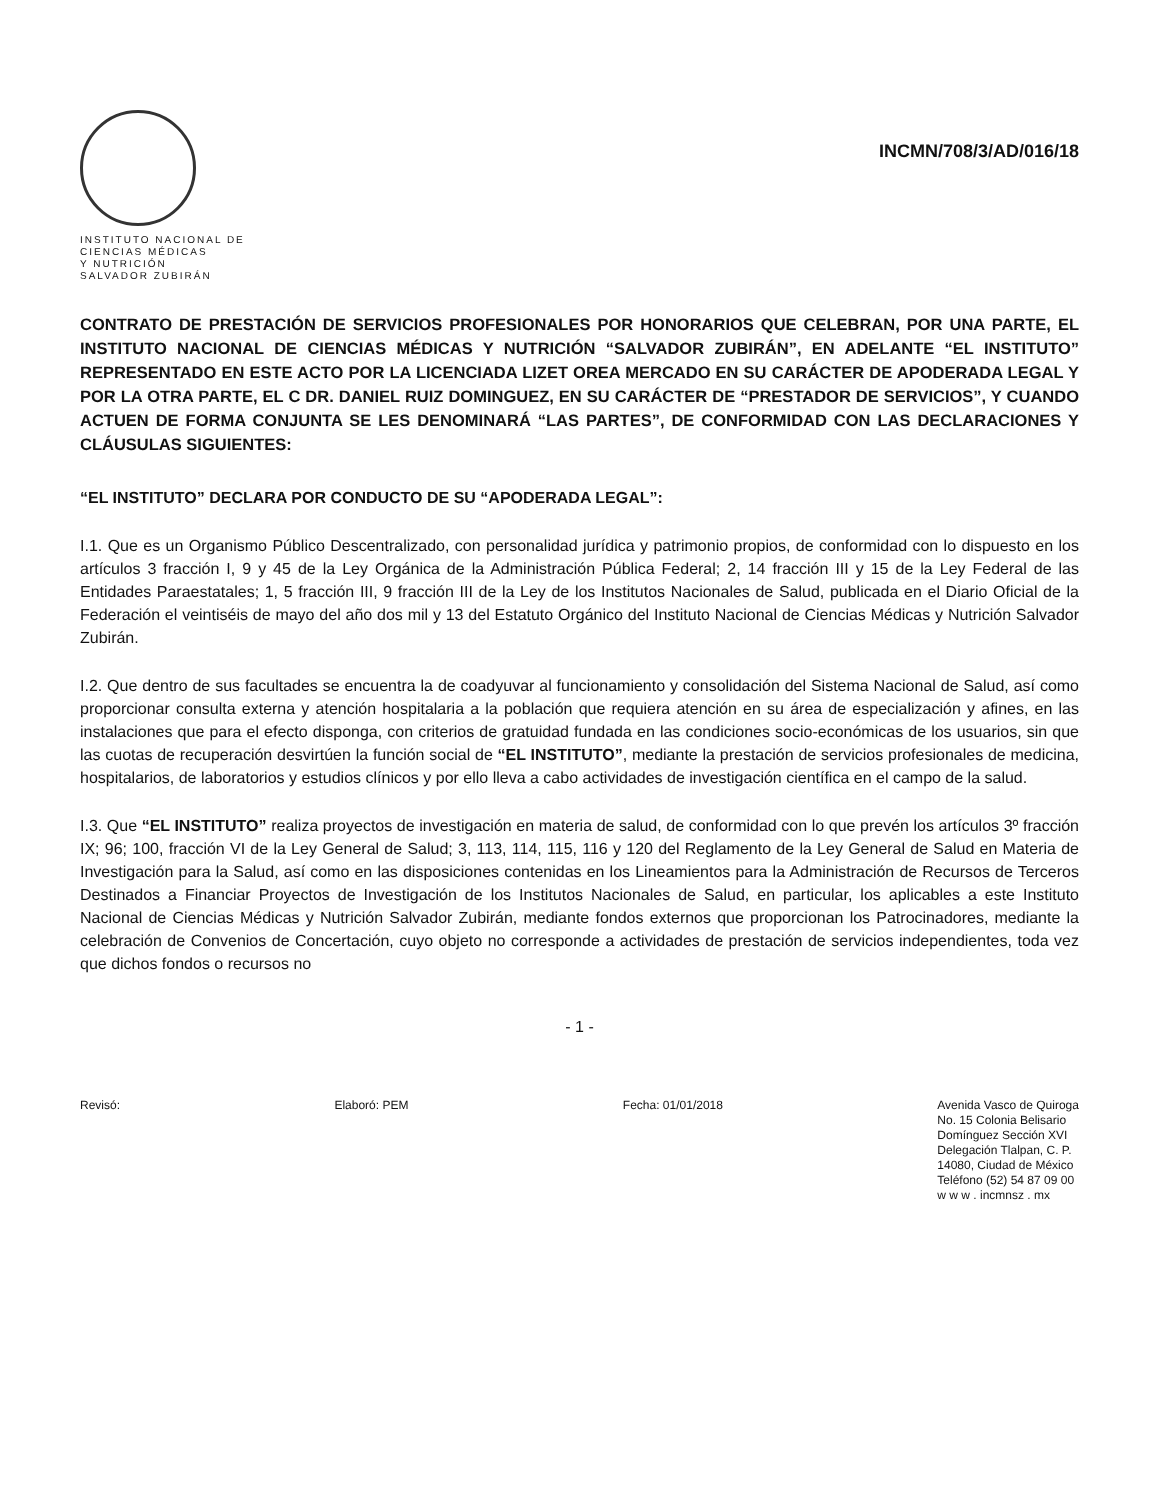INSTITUTO NACIONAL DE
CIENCIAS MÉDICAS
Y NUTRICIÓN
SALVADOR ZUBIRÁN
INCMN/708/3/AD/016/18
CONTRATO DE PRESTACIÓN DE SERVICIOS PROFESIONALES POR HONORARIOS QUE CELEBRAN, POR UNA PARTE, EL INSTITUTO NACIONAL DE CIENCIAS MÉDICAS Y NUTRICIÓN “SALVADOR ZUBIRÁN”, EN ADELANTE “EL INSTITUTO” REPRESENTADO EN ESTE ACTO POR LA LICENCIADA LIZET OREA MERCADO EN SU CARÁCTER DE APODERADA LEGAL Y POR LA OTRA PARTE, EL C DR. DANIEL RUIZ DOMINGUEZ, EN SU CARÁCTER DE “PRESTADOR DE SERVICIOS”, Y CUANDO ACTUEN DE FORMA CONJUNTA SE LES DENOMINARÁ “LAS PARTES”, DE CONFORMIDAD CON LAS DECLARACIONES Y CLÁUSULAS SIGUIENTES:
“EL INSTITUTO” DECLARA POR CONDUCTO DE SU “APODERADA LEGAL”:
I.1. Que es un Organismo Público Descentralizado, con personalidad jurídica y patrimonio propios, de conformidad con lo dispuesto en los artículos 3 fracción I, 9 y 45 de la Ley Orgánica de la Administración Pública Federal; 2, 14 fracción III y 15 de la Ley Federal de las Entidades Paraestatales; 1, 5 fracción III, 9 fracción III de la Ley de los Institutos Nacionales de Salud, publicada en el Diario Oficial de la Federación el veintiséis de mayo del año dos mil y 13 del Estatuto Orgánico del Instituto Nacional de Ciencias Médicas y Nutrición Salvador Zubirán.
I.2. Que dentro de sus facultades se encuentra la de coadyuvar al funcionamiento y consolidación del Sistema Nacional de Salud, así como proporcionar consulta externa y atención hospitalaria a la población que requiera atención en su área de especialización y afines, en las instalaciones que para el efecto disponga, con criterios de gratuidad fundada en las condiciones socio-económicas de los usuarios, sin que las cuotas de recuperación desvirtúen la función social de “EL INSTITUTO”, mediante la prestación de servicios profesionales de medicina, hospitalarios, de laboratorios y estudios clínicos y por ello lleva a cabo actividades de investigación científica en el campo de la salud.
I.3. Que “EL INSTITUTO” realiza proyectos de investigación en materia de salud, de conformidad con lo que prevén los artículos 3º fracción IX; 96; 100, fracción VI de la Ley General de Salud; 3, 113, 114, 115, 116 y 120 del Reglamento de la Ley General de Salud en Materia de Investigación para la Salud, así como en las disposiciones contenidas en los Lineamientos para la Administración de Recursos de Terceros Destinados a Financiar Proyectos de Investigación de los Institutos Nacionales de Salud, en particular, los aplicables a este Instituto Nacional de Ciencias Médicas y Nutrición Salvador Zubirán, mediante fondos externos que proporcionan los Patrocinadores, mediante la celebración de Convenios de Concertación, cuyo objeto no corresponde a actividades de prestación de servicios independientes, toda vez que dichos fondos o recursos no
- 1 -
Revisó: Elaboró: PEM Fecha: 01/01/2018 Avenida Vasco de Quiroga
No. 15 Colonia Belisario
Domínguez Sección XVI
Delegación Tlalpan, C. P.
14080, Ciudad de México
Teléfono (52) 54 87 09 00
w w w . incmnsz . mx